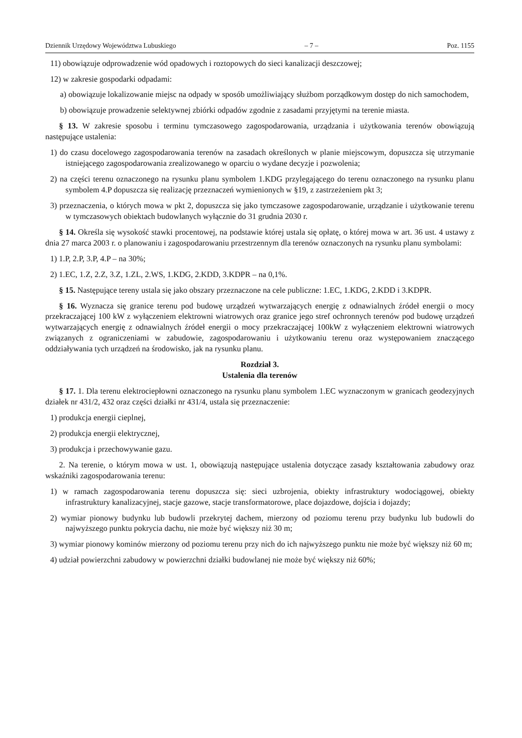Dziennik Urzędowy Województwa Lubuskiego – 7 – Poz. 1155
11) obowiązuje odprowadzenie wód opadowych i roztopowych do sieci kanalizacji deszczowej;
12) w zakresie gospodarki odpadami:
a) obowiązuje lokalizowanie miejsc na odpady w sposób umożliwiający służbom porządkowym dostęp do nich samochodem,
b) obowiązuje prowadzenie selektywnej zbiórki odpadów zgodnie z zasadami przyjętymi na terenie miasta.
§ 13. W zakresie sposobu i terminu tymczasowego zagospodarowania, urządzania i użytkowania terenów obowiązują następujące ustalenia:
1) do czasu docelowego zagospodarowania terenów na zasadach określonych w planie miejscowym, dopuszcza się utrzymanie istniejącego zagospodarowania zrealizowanego w oparciu o wydane decyzje i pozwolenia;
2) na części terenu oznaczonego na rysunku planu symbolem 1.KDG przylegającego do terenu oznaczonego na rysunku planu symbolem 4.P dopuszcza się realizację przeznaczeń wymienionych w §19, z zastrzeżeniem pkt 3;
3) przeznaczenia, o których mowa w pkt 2, dopuszcza się jako tymczasowe zagospodarowanie, urządzanie i użytkowanie terenu w tymczasowych obiektach budowlanych wyłącznie do 31 grudnia 2030 r.
§ 14. Określa się wysokość stawki procentowej, na podstawie której ustala się opłatę, o której mowa w art. 36 ust. 4 ustawy z dnia 27 marca 2003 r. o planowaniu i zagospodarowaniu przestrzennym dla terenów oznaczonych na rysunku planu symbolami:
1) 1.P, 2.P, 3.P, 4.P – na 30%;
2) 1.EC, 1.Z, 2.Z, 3.Z, 1.ZL, 2.WS, 1.KDG, 2.KDD, 3.KDPR – na 0,1%.
§ 15. Następujące tereny ustala się jako obszary przeznaczone na cele publiczne: 1.EC, 1.KDG, 2.KDD i 3.KDPR.
§ 16. Wyznacza się granice terenu pod budowę urządzeń wytwarzających energię z odnawialnych źródeł energii o mocy przekraczającej 100 kW z wyłączeniem elektrowni wiatrowych oraz granice jego stref ochronnych terenów pod budowę urządzeń wytwarzających energię z odnawialnych źródeł energii o mocy przekraczającej 100kW z wyłączeniem elektrowni wiatrowych związanych z ograniczeniami w zabudowie, zagospodarowaniu i użytkowaniu terenu oraz występowaniem znaczącego oddziaływania tych urządzeń na środowisko, jak na rysunku planu.
Rozdział 3.
Ustalenia dla terenów
§ 17. 1. Dla terenu elektrociepłowni oznaczonego na rysunku planu symbolem 1.EC wyznaczonym w granicach geodezyjnych działek nr 431/2, 432 oraz części działki nr 431/4, ustala się przeznaczenie:
1) produkcja energii cieplnej,
2) produkcja energii elektrycznej,
3) produkcja i przechowywanie gazu.
2. Na terenie, o którym mowa w ust. 1, obowiązują następujące ustalenia dotyczące zasady kształtowania zabudowy oraz wskaźniki zagospodarowania terenu:
1) w ramach zagospodarowania terenu dopuszcza się: sieci uzbrojenia, obiekty infrastruktury wodociągowej, obiekty infrastruktury kanalizacyjnej, stacje gazowe, stacje transformatorowe, place dojazdowe, dojścia i dojazdy;
2) wymiar pionowy budynku lub budowli przekrytej dachem, mierzony od poziomu terenu przy budynku lub budowli do najwyższego punktu pokrycia dachu, nie może być większy niż 30 m;
3) wymiar pionowy kominów mierzony od poziomu terenu przy nich do ich najwyższego punktu nie może być większy niż 60 m;
4) udział powierzchni zabudowy w powierzchni działki budowlanej nie może być większy niż 60%;